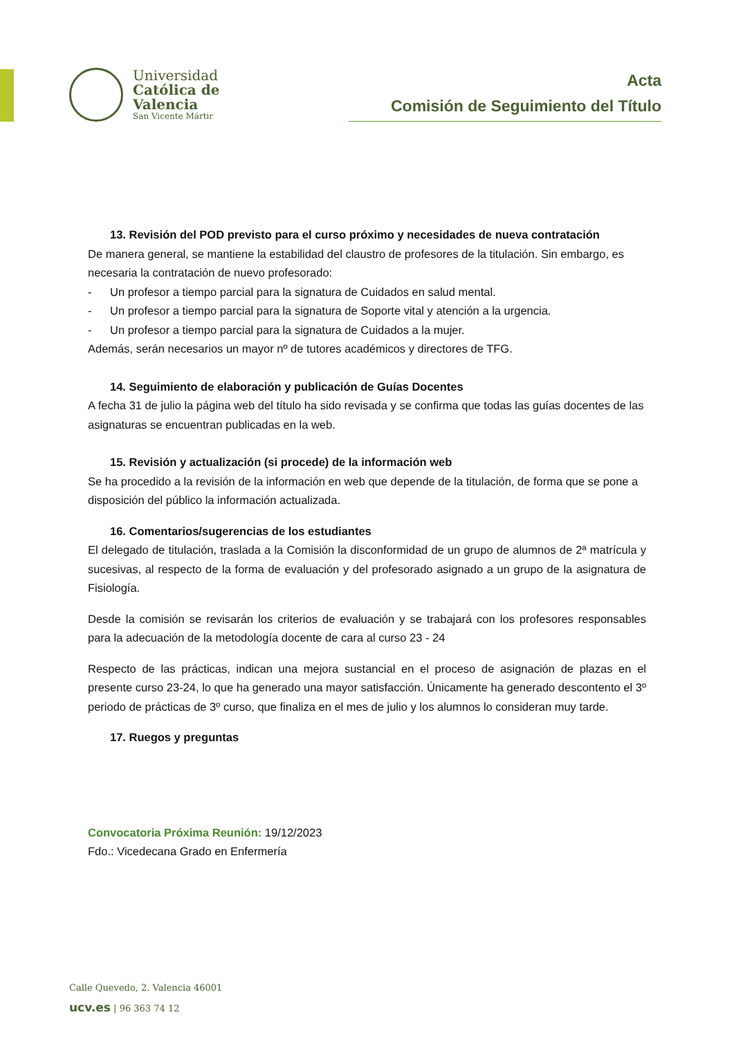Universidad
Católica de
Valencia
San Vicente Mártir
Acta
Comisión de Seguimiento del Título
13. Revisión del POD previsto para el curso próximo y necesidades de nueva contratación
De manera general, se mantiene la estabilidad del claustro de profesores de la titulación. Sin embargo, es necesaria la contratación de nuevo profesorado:
- Un profesor a tiempo parcial para la signatura de Cuidados en salud mental.
- Un profesor a tiempo parcial para la signatura de Soporte vital y atención a la urgencia.
- Un profesor a tiempo parcial para la signatura de Cuidados a la mujer.
Además, serán necesarios un mayor nº de tutores académicos y directores de TFG.
14. Seguimiento de elaboración y publicación de Guías Docentes
A fecha 31 de julio la página web del título ha sido revisada y se confirma que todas las guías docentes de las asignaturas se encuentran publicadas en la web.
15. Revisión y actualización (si procede) de la información web
Se ha procedido a la revisión de la información en web que depende de la titulación, de forma que se pone a disposición del público la información actualizada.
16. Comentarios/sugerencias de los estudiantes
El delegado de titulación, traslada a la Comisión la disconformidad de un grupo de alumnos de 2ª matrícula y sucesivas, al respecto de la forma de evaluación y del profesorado asignado a un grupo de la asignatura de Fisiología.
Desde la comisión se revisarán los criterios de evaluación y se trabajará con los profesores responsables para la adecuación de la metodología docente de cara al curso 23 - 24
Respecto de las prácticas, indican una mejora sustancial en el proceso de asignación de plazas en el presente curso 23-24, lo que ha generado una mayor satisfacción. Únicamente ha generado descontento el 3º periodo de prácticas de 3º curso, que finaliza en el mes de julio y los alumnos lo consideran muy tarde.
17. Ruegos y preguntas
Convocatoria Próxima Reunión: 19/12/2023
Fdo.: Vicedecana Grado en Enfermería
Calle Quevedo, 2. Valencia 46001
ucv.es | 96 363 74 12